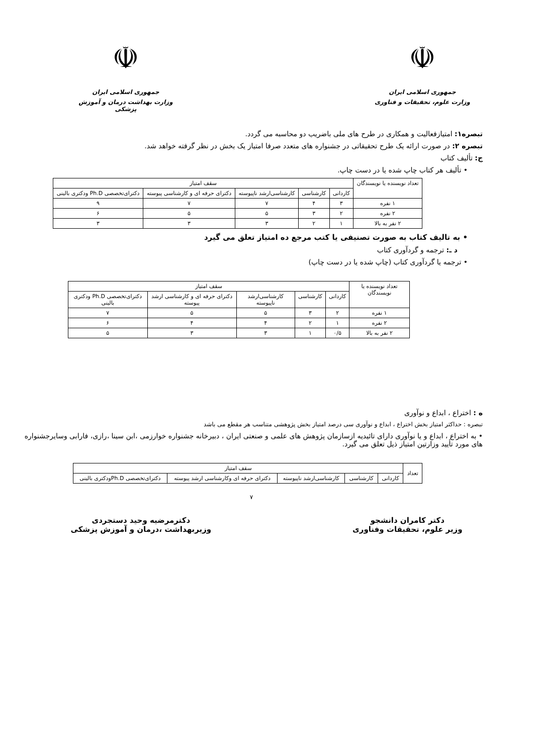☫
جمهوری اسلامی ایران
وزارت علوم، تحقیقات و فناوری
☫
جمهوری اسلامی ایران
وزارت بهداشت درمان و آموزش پزشکی
تبصره۱: امتیازفعالیت و همکاری در طرح های ملی باضریب دو محاسبه می گردد.
تبصره ۲: در صورت ارائه یک طرح تحقیقاتی در جشنواره های متعدد صرفا امتیاز یک بخش در نظر گرفته خواهد شد.
ج: تألیف کتاب
• تألیف هر کتاب چاپ شده یا در دست چاپ.
| تعداد نویسنده یا نویسندگان | سقف امتیاز | | | | |
| --- | --- | --- | --- | --- | --- |
| | کاردانی | کارشناسی | کارشناسی‌ارشد ناپیوسته | دکترای حرفه ای و کارشناسی پیوسته | دکترای‌تخصصی Ph.D ودکتری بالینی |
| ۱ نفره | ۳ | ۴ | ۷ | ۷ | ۹ |
| ۲ نفره | ۲ | ۳ | ۵ | ۵ | ۶ |
| ۲ نفر به بالا | ۱ | ۲ | ۳ | ۳ | ۳ |
• به تالیف کتاب به صورت تصنیفی یا کتب مرجع ده امتیاز تعلق می گیرد
د ـ: ترجمه و گردآوری کتاب
• ترجمه یا گردآوری کتاب (چاپ شده یا در دست چاپ)
| تعداد نویسنده یا نویسندگان | سقف امتیاز | | | | |
| --- | --- | --- | --- | --- | --- |
| | کاردانی | کارشناسی | کارشناسی‌ارشد ناپیوسته | دکترای حرفه ای و کارشناسی ارشد پیوسته | دکترای‌تخصصی Ph.D ودکتری بالینی |
| ۱ نفره | ۲ | ۳ | ۵ | ۵ | ۷ |
| ۲ نفره | ۱ | ۲ | ۴ | ۴ | ۶ |
| ۲ نفر به بالا | ۰/۵ | ۱ | ۳ | ۳ | ۵ |
ه : اختراع ، ابداع و نوآوری
تبصره : حداکثر امتیاز بخش اختراع ، ابداع و نوآوری سی درصد امتیاز بخش پژوهشی متناسب هر مقطع می باشد
• به اختراع ، ابداع و یا نوآوری دارای تائیدیه ازسازمان پژوهش های علمی و صنعتی ایران ، دبیرخانه جشنواره خوارزمی ،ابن سینا ،رازی، فارابی وسایرجشنواره های مورد تأیید وزارتین امتیاز ذیل تعلق می گیرد.
| تعداد | سقف امتیاز | | | | |
| --- | --- | --- | --- | --- | --- |
| | کاردانی | کارشناسی | کارشناسی‌ارشد ناپیوسته | دکترای حرفه ای وکارشناسی ارشد پیوسته | دکترای‌تخصصی Ph.Dودکتری بالینی |
۷
دکتر کامران دانشجو
وزیر علوم، تحقیقات وفناوری
دکترمرضیه وحید دستجردی
وزیربهداشت ،درمان و آموزش پزشکی